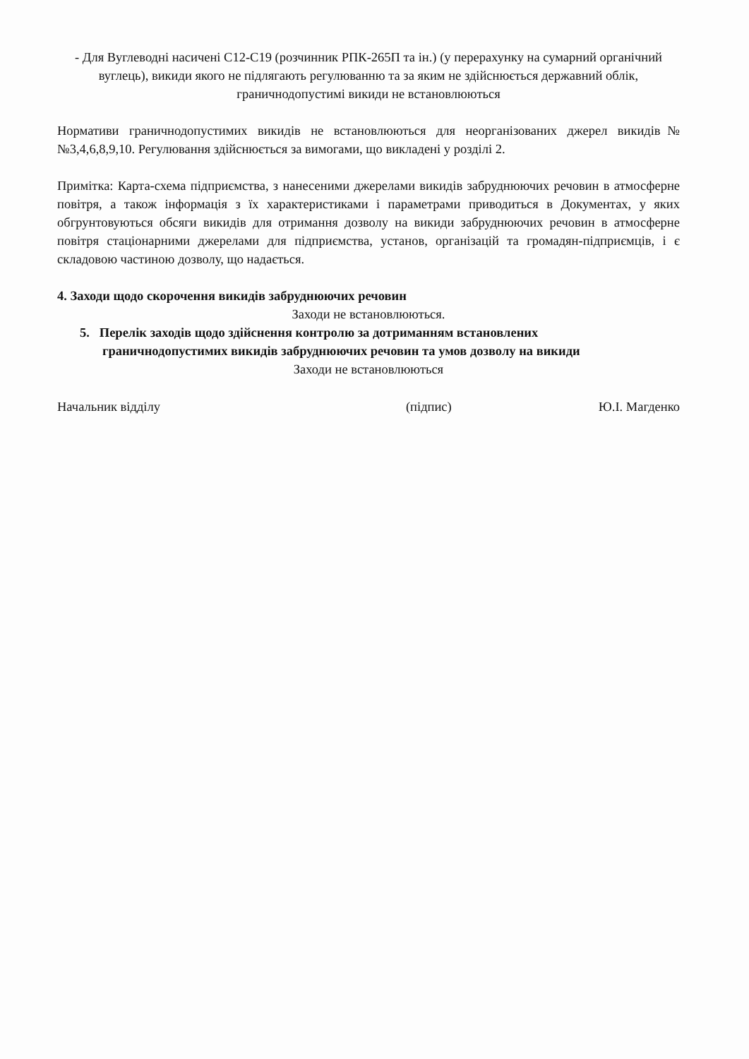- Для Вуглеводні насичені С12-С19 (розчинник РПК-265П та ін.) (у перерахунку на сумарний органічний вуглець), викиди якого не підлягають регулюванню та за яким не здійснюється державний облік, граничнодопустимі викиди не встановлюються
Нормативи граничнодопустимих викидів не встановлюються для неорганізованих джерел викидів№№3,4,6,8,9,10. Регулювання здійснюється за вимогами, що викладені у розділі 2.
Примітка: Карта-схема підприємства, з нанесеними джерелами викидів забруднюючих речовин в атмосферне повітря, а також інформація з їх характеристиками і параметрами приводиться в Документах, у яких обгрунтовуються обсяги викидів для отримання дозволу на викиди забруднюючих речовин в атмосферне повітря стаціонарними джерелами для підприємства, установ, організацій та громадян-підприємців, і є складовою частиною дозволу, що надається.
4. Заходи щодо скорочення викидів забруднюючих речовин
Заходи не встановлюються.
5. Перелік заходів щодо здійснення контролю за дотриманням встановлених
граничнодопустимих викидів забруднюючих речовин та умов дозволу на викиди
Заходи не встановлюються
Начальник відділу (підпис) Ю.І. Магденко